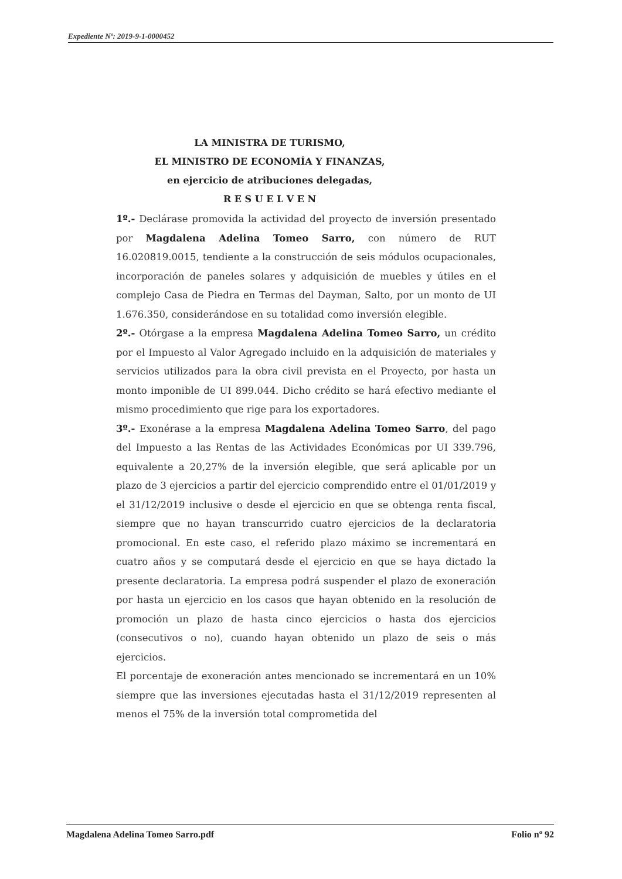Expediente Nº: 2019-9-1-0000452
LA MINISTRA DE TURISMO,
EL MINISTRO DE ECONOMÍA Y FINANZAS,
en ejercicio de atribuciones delegadas,
R E S U E L V E N
1º.- Declárase promovida la actividad del proyecto de inversión presentado por Magdalena Adelina Tomeo Sarro, con número de RUT 16.020819.0015, tendiente a la construcción de seis módulos ocupacionales, incorporación de paneles solares y adquisición de muebles y útiles en el complejo Casa de Piedra en Termas del Dayman, Salto, por un monto de UI 1.676.350, considerándose en su totalidad como inversión elegible.
2º.- Otórgase a la empresa Magdalena Adelina Tomeo Sarro, un crédito por el Impuesto al Valor Agregado incluido en la adquisición de materiales y servicios utilizados para la obra civil prevista en el Proyecto, por hasta un monto imponible de UI 899.044. Dicho crédito se hará efectivo mediante el mismo procedimiento que rige para los exportadores.
3º.- Exonérase a la empresa Magdalena Adelina Tomeo Sarro, del pago del Impuesto a las Rentas de las Actividades Económicas por UI 339.796, equivalente a 20,27% de la inversión elegible, que será aplicable por un plazo de 3 ejercicios a partir del ejercicio comprendido entre el 01/01/2019 y el 31/12/2019 inclusive o desde el ejercicio en que se obtenga renta fiscal, siempre que no hayan transcurrido cuatro ejercicios de la declaratoria promocional. En este caso, el referido plazo máximo se incrementará en cuatro años y se computará desde el ejercicio en que se haya dictado la presente declaratoria. La empresa podrá suspender el plazo de exoneración por hasta un ejercicio en los casos que hayan obtenido en la resolución de promoción un plazo de hasta cinco ejercicios o hasta dos ejercicios (consecutivos o no), cuando hayan obtenido un plazo de seis o más ejercicios.
El porcentaje de exoneración antes mencionado se incrementará en un 10% siempre que las inversiones ejecutadas hasta el 31/12/2019 representen al menos el 75% de la inversión total comprometida del
Magdalena Adelina Tomeo Sarro.pdf Folio nº 92